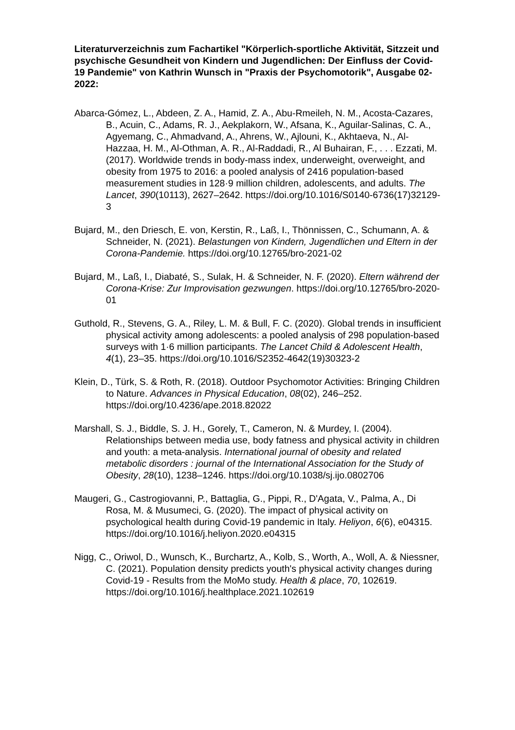Literaturverzeichnis zum Fachartikel "Körperlich-sportliche Aktivität, Sitzzeit und psychische Gesundheit von Kindern und Jugendlichen: Der Einfluss der Covid-19 Pandemie" von Kathrin Wunsch in "Praxis der Psychomotorik", Ausgabe 02-2022:
Abarca-Gómez, L., Abdeen, Z. A., Hamid, Z. A., Abu-Rmeileh, N. M., Acosta-Cazares, B., Acuin, C., Adams, R. J., Aekplakorn, W., Afsana, K., Aguilar-Salinas, C. A., Agyemang, C., Ahmadvand, A., Ahrens, W., Ajlouni, K., Akhtaeva, N., Al-Hazzaa, H. M., Al-Othman, A. R., Al-Raddadi, R., Al Buhairan, F., . . . Ezzati, M. (2017). Worldwide trends in body-mass index, underweight, overweight, and obesity from 1975 to 2016: a pooled analysis of 2416 population-based measurement studies in 128·9 million children, adolescents, and adults. The Lancet, 390(10113), 2627–2642. https://doi.org/10.1016/S0140-6736(17)32129-3
Bujard, M., den Driesch, E. von, Kerstin, R., Laß, I., Thönnissen, C., Schumann, A. & Schneider, N. (2021). Belastungen von Kindern, Jugendlichen und Eltern in der Corona-Pandemie. https://doi.org/10.12765/bro-2021-02
Bujard, M., Laß, I., Diabaté, S., Sulak, H. & Schneider, N. F. (2020). Eltern während der Corona-Krise: Zur Improvisation gezwungen. https://doi.org/10.12765/bro-2020-01
Guthold, R., Stevens, G. A., Riley, L. M. & Bull, F. C. (2020). Global trends in insufficient physical activity among adolescents: a pooled analysis of 298 population-based surveys with 1·6 million participants. The Lancet Child & Adolescent Health, 4(1), 23–35. https://doi.org/10.1016/S2352-4642(19)30323-2
Klein, D., Türk, S. & Roth, R. (2018). Outdoor Psychomotor Activities: Bringing Children to Nature. Advances in Physical Education, 08(02), 246–252. https://doi.org/10.4236/ape.2018.82022
Marshall, S. J., Biddle, S. J. H., Gorely, T., Cameron, N. & Murdey, I. (2004). Relationships between media use, body fatness and physical activity in children and youth: a meta-analysis. International journal of obesity and related metabolic disorders : journal of the International Association for the Study of Obesity, 28(10), 1238–1246. https://doi.org/10.1038/sj.ijo.0802706
Maugeri, G., Castrogiovanni, P., Battaglia, G., Pippi, R., D'Agata, V., Palma, A., Di Rosa, M. & Musumeci, G. (2020). The impact of physical activity on psychological health during Covid-19 pandemic in Italy. Heliyon, 6(6), e04315. https://doi.org/10.1016/j.heliyon.2020.e04315
Nigg, C., Oriwol, D., Wunsch, K., Burchartz, A., Kolb, S., Worth, A., Woll, A. & Niessner, C. (2021). Population density predicts youth's physical activity changes during Covid-19 - Results from the MoMo study. Health & place, 70, 102619. https://doi.org/10.1016/j.healthplace.2021.102619